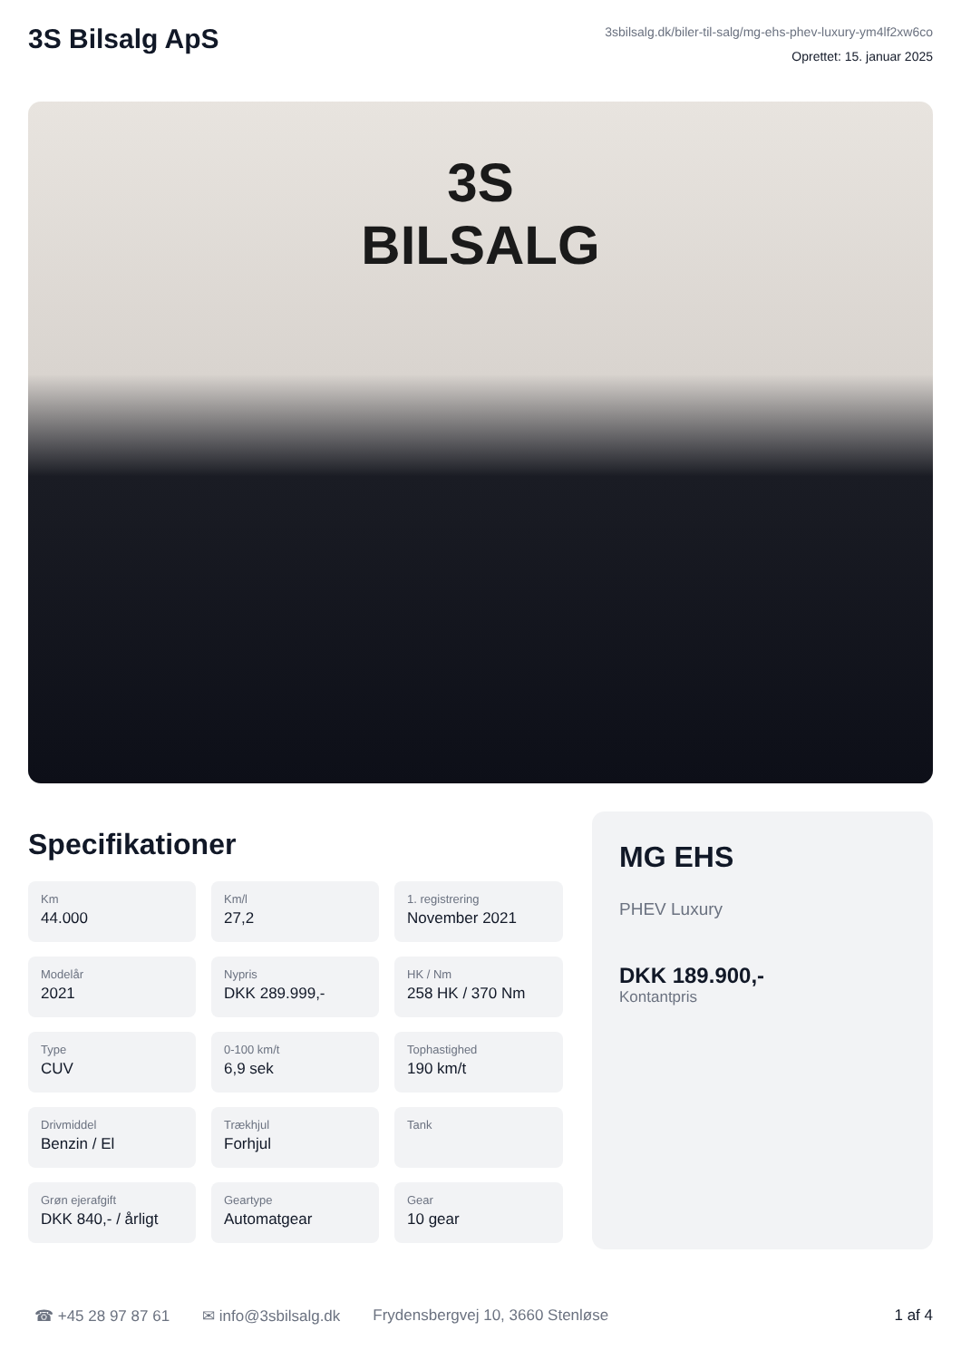3S Bilsalg ApS
3sbilsalg.dk/biler-til-salg/mg-ehs-phev-luxury-ym4lf2xw6co
Oprettet: 15. januar 2025
3S
BILSALG
Specifikationer
Km
44.000
Km/l
27,2
1. registrering
November 2021
Modelår
2021
Nypris
DKK 289.999,-
HK / Nm
258 HK / 370 Nm
Type
CUV
0-100 km/t
6,9 sek
Tophastighed
190 km/t
Drivmiddel
Benzin / El
Trækhjul
Forhjul
Tank
Grøn ejerafgift
DKK 840,- / årligt
Geartype
Automatgear
Gear
10 gear
MG EHS
PHEV Luxury
DKK 189.900,-
Kontantpris
☎ +45 28 97 87 61 ✉ info@3sbilsalg.dk Frydensbergvej 10, 3660 Stenløse 1 af 4